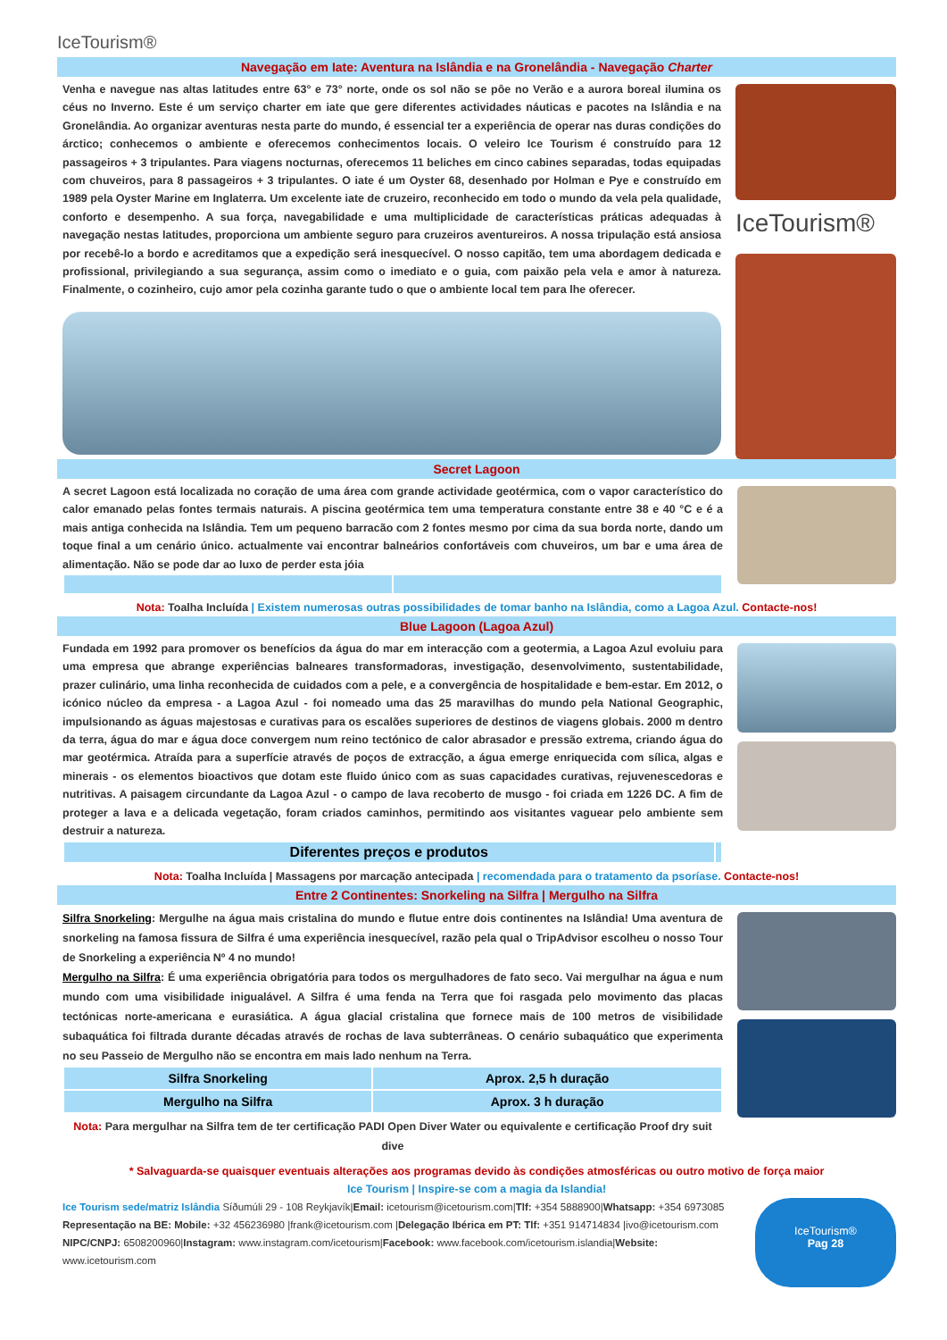IceTourism®
Navegação em Iate: Aventura na Islândia e na Gronelândia - Navegação Charter
Venha e navegue nas altas latitudes entre 63° e 73° norte, onde os sol não se pôe no Verão e a aurora boreal ilumina os céus no Inverno. Este é um serviço charter em iate que gere diferentes actividades náuticas e pacotes na Islândia e na Gronelândia. Ao organizar aventuras nesta parte do mundo, é essencial ter a experiência de operar nas duras condições do árctico; conhecemos o ambiente e oferecemos conhecimentos locais. O veleiro Ice Tourism é construído para 12 passageiros + 3 tripulantes. Para viagens nocturnas, oferecemos 11 beliches em cinco cabines separadas, todas equipadas com chuveiros, para 8 passageiros + 3 tripulantes. O iate é um Oyster 68, desenhado por Holman e Pye e construído em 1989 pela Oyster Marine em Inglaterra. Um excelente iate de cruzeiro, reconhecido em todo o mundo da vela pela qualidade, conforto e desempenho. A sua força, navegabilidade e uma multiplicidade de características práticas adequadas à navegação nestas latitudes, proporciona um ambiente seguro para cruzeiros aventureiros. A nossa tripulação está ansiosa por recebê-lo a bordo e acreditamos que a expedição será inesquecível. O nosso capitão, tem uma abordagem dedicada e profissional, privilegiando a sua segurança, assim como o imediato e o guia, com paixão pela vela e amor à natureza. Finalmente, o cozinheiro, cujo amor pela cozinha garante tudo o que o ambiente local tem para lhe oferecer.
IceTourism®
Secret Lagoon
A secret Lagoon está localizada no coração de uma área com grande actividade geotérmica, com o vapor característico do calor emanado pelas fontes termais naturais. A piscina geotérmica tem uma temperatura constante entre 38 e 40 °C e é a mais antiga conhecida na Islândia. Tem um pequeno barracão com 2 fontes mesmo por cima da sua borda norte, dando um toque final a um cenário único. actualmente vai encontrar balneários confortáveis com chuveiros, um bar e uma área de alimentação. Não se pode dar ao luxo de perder esta jóia
Nota: Toalha Incluída | Existem numerosas outras possibilidades de tomar banho na Islândia, como a Lagoa Azul. Contacte-nos!
Blue Lagoon (Lagoa Azul)
Fundada em 1992 para promover os benefícios da água do mar em interacção com a geotermia, a Lagoa Azul evoluiu para uma empresa que abrange experiências balneares transformadoras, investigação, desenvolvimento, sustentabilidade, prazer culinário, uma linha reconhecida de cuidados com a pele, e a convergência de hospitalidade e bem-estar. Em 2012, o icónico núcleo da empresa - a Lagoa Azul - foi nomeado uma das 25 maravilhas do mundo pela National Geographic, impulsionando as águas majestosas e curativas para os escalões superiores de destinos de viagens globais. 2000 m dentro da terra, água do mar e água doce convergem num reino tectónico de calor abrasador e pressão extrema, criando água do mar geotérmica. Atraída para a superfície através de poços de extracção, a água emerge enriquecida com sílica, algas e minerais - os elementos bioactivos que dotam este fluido único com as suas capacidades curativas, rejuvenescedoras e nutritivas. A paisagem circundante da Lagoa Azul - o campo de lava recoberto de musgo - foi criada em 1226 DC. A fim de proteger a lava e a delicada vegetação, foram criados caminhos, permitindo aos visitantes vaguear pelo ambiente sem destruir a natureza.
| Diferentes preços e produtos | |
Nota: Toalha Incluída | Massagens por marcação antecipada | recomendada para o tratamento da psoríase. Contacte-nos!
Entre 2 Continentes: Snorkeling na Silfra | Mergulho na Silfra
Silfra Snorkeling: Mergulhe na água mais cristalina do mundo e flutue entre dois continentes na Islândia! Uma aventura de snorkeling na famosa fissura de Silfra é uma experiência inesquecível, razão pela qual o TripAdvisor escolheu o nosso Tour de Snorkeling a experiência Nº 4 no mundo!
Mergulho na Silfra: É uma experiência obrigatória para todos os mergulhadores de fato seco. Vai mergulhar na água e num mundo com uma visibilidade inigualável. A Silfra é uma fenda na Terra que foi rasgada pelo movimento das placas tectónicas norte-americana e eurasiática. A água glacial cristalina que fornece mais de 100 metros de visibilidade subaquática foi filtrada durante décadas através de rochas de lava subterrâneas. O cenário subaquático que experimenta no seu Passeio de Mergulho não se encontra em mais lado nenhum na Terra.
| Silfra Snorkeling | Aprox. 2,5 h duração |
| Mergulho na Silfra | Aprox. 3 h duração |
Nota: Para mergulhar na Silfra tem de ter certificação PADI Open Diver Water ou equivalente e certificação Proof dry suit dive
* Salvaguarda-se quaisquer eventuais alterações aos programas devido às condições atmosféricas ou outro motivo de força maior
Ice Tourism | Inspire-se com a magia da Islandia!
Ice Tourism sede/matriz Islândia Síðumúli 29 - 108 Reykjavík|Email: icetourism@icetourism.com|Tlf: +354 5888900|Whatsapp: +354 6973085
Representação na BE: Mobile: +32 456236980 |frank@icetourism.com |Delegação Ibérica em PT: Tlf: +351 914714834 |ivo@icetourism.com
NIPC/CNPJ: 6508200960|Instagram: www.instagram.com/icetourism|Facebook: www.facebook.com/icetourism.islandia|Website: www.icetourism.com
IceTourism®
Pag 28